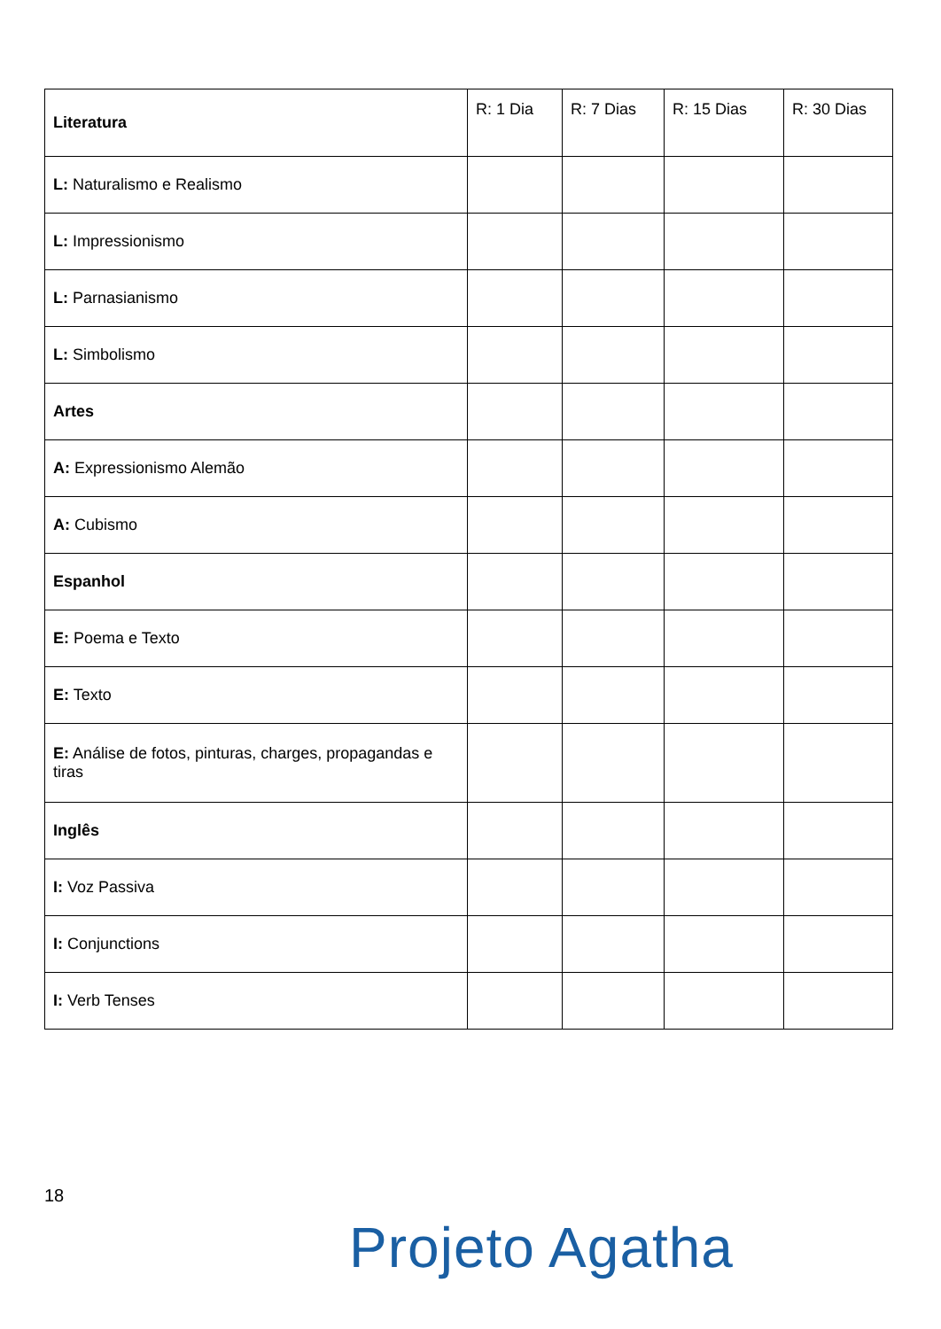| Literatura | R: 1 Dia | R: 7 Dias | R: 15 Dias | R: 30 Dias |
| --- | --- | --- | --- | --- |
| L: Naturalismo e Realismo | | | | |
| L: Impressionismo | | | | |
| L: Parnasianismo | | | | |
| L: Simbolismo | | | | |
| Artes | | | | |
| A: Expressionismo Alemão | | | | |
| A: Cubismo | | | | |
| Espanhol | | | | |
| E: Poema e Texto | | | | |
| E: Texto | | | | |
| E: Análise de fotos, pinturas, charges, propagandas e tiras | | | | |
| Inglês | | | | |
| I: Voz Passiva | | | | |
| I: Conjunctions | | | | |
| I: Verb Tenses | | | | |
18
Projeto Agatha